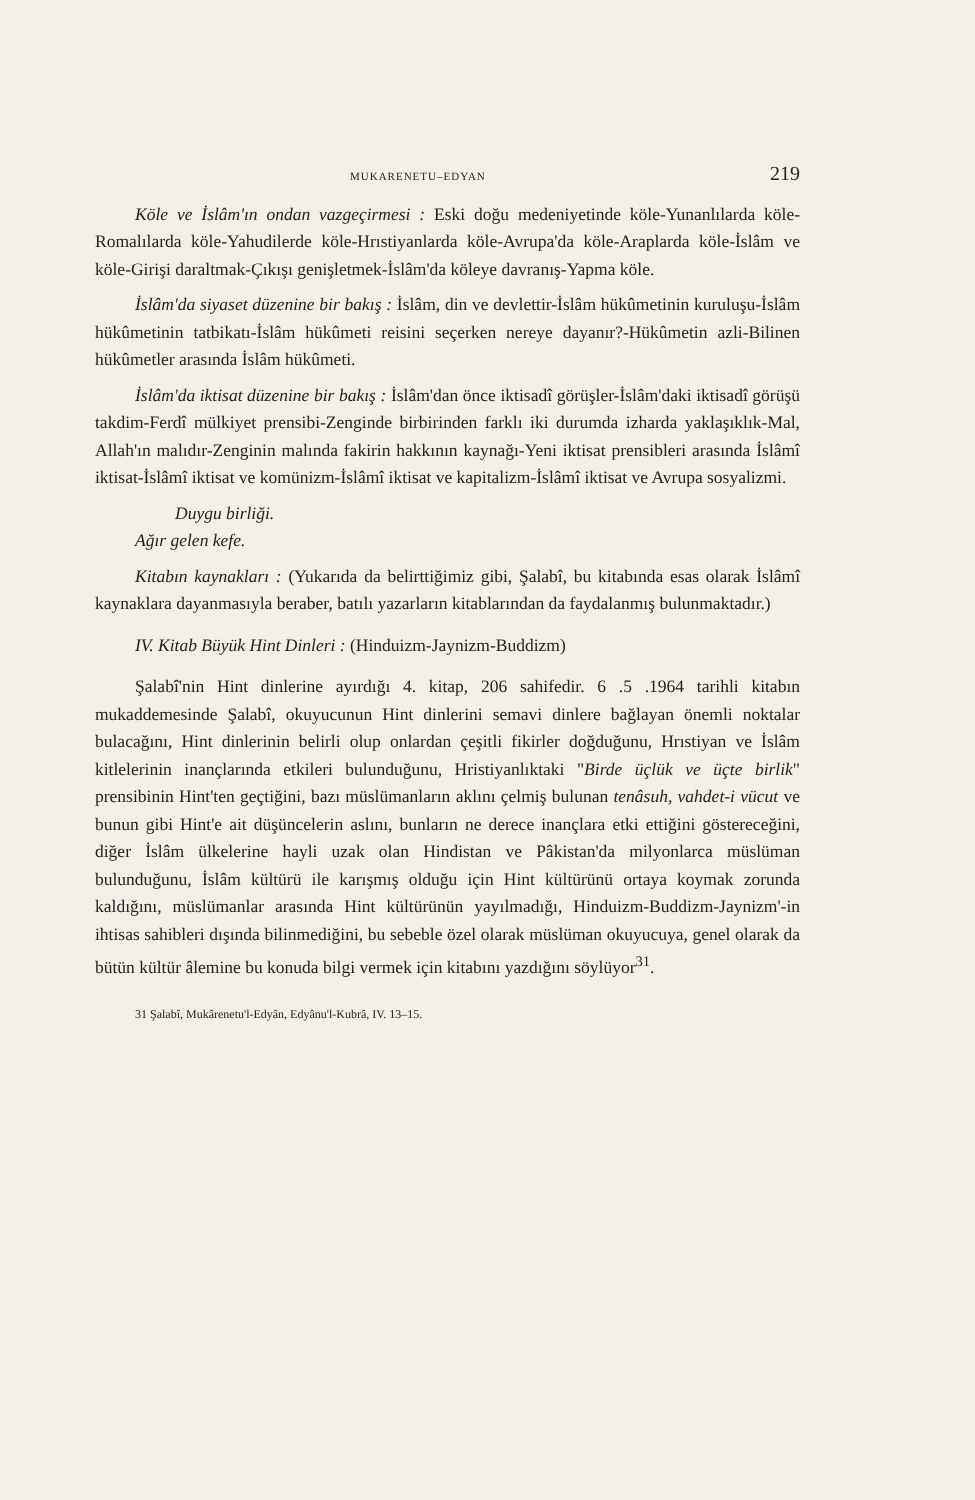MUKARENETU–EDYAN 219
Köle ve İslâm'ın ondan vazgeçirmesi : Eski doğu medeniyetinde köle-Yunanlılarda köle-Romalılarda köle-Yahudilerde köle-Hrıstiyanlarda köle-Avrupa'da köle-Araplarda köle-İslâm ve köle-Girişi daraltmak-Çıkışı genişletmek-İslâm'da köleye davranış-Yapma köle.
İslâm'da siyaset düzenine bir bakış : İslâm, din ve devlettir-İslâm hükûmetinin kuruluşu-İslâm hükûmetinin tatbikatı-İslâm hükûmeti reisini seçerken nereye dayanır?-Hükûmetin azli-Bilinen hükûmetler arasında İslâm hükûmeti.
İslâm'da iktisat düzenine bir bakış : İslâm'dan önce iktisadî görüşler-İslâm'daki iktisadî görüşü takdim-Ferdî mülkiyet prensibi-Zenginde birbirinden farklı iki durumda izharda yaklaşıklık-Mal, Allah'ın malıdır-Zenginin malında fakirin hakkının kaynağı-Yeni iktisat prensibleri arasında İslâmî iktisat-İslâmî iktisat ve komünizm-İslâmî iktisat ve kapitalizm-İslâmî iktisat ve Avrupa sosyalizmi.
Duygu birliği.
Ağır gelen kefe.
Kitabın kaynakları : (Yukarıda da belirttiğimiz gibi, Şalabî, bu kitabında esas olarak İslâmî kaynaklara dayanmasıyla beraber, batılı yazarların kitablarından da faydalanmış bulunmaktadır.)
IV. Kitab Büyük Hint Dinleri : (Hinduizm-Jaynizm-Buddizm)
Şalabî'nin Hint dinlerine ayırdığı 4. kitap, 206 sahifedir. 6 .5 .1964 tarihli kitabın mukaddemesinde Şalabî, okuyucunun Hint dinlerini semavi dinlere bağlayan önemli noktalar bulacağını, Hint dinlerinin belirli olup onlardan çeşitli fikirler doğduğunu, Hrıstiyan ve İslâm kitlelerinin inançlarında etkileri bulunduğunu, Hristiyanlıktaki "Birde üçlük ve üçte birlik" prensibinin Hint'ten geçtiğini, bazı müslümanların aklını çelmiş bulunan tenâsuh, vahdet-i vücut ve bunun gibi Hint'e ait düşüncelerin aslını, bunların ne derece inançlara etki ettiğini göstereceğini, diğer İslâm ülkelerine hayli uzak olan Hindistan ve Pâkistan'da milyonlarca müslüman bulunduğunu, İslâm kültürü ile karışmış olduğu için Hint kültürünü ortaya koymak zorunda kaldığını, müslümanlar arasında Hint kültürünün yayılmadığı, Hinduizm-Buddizm-Jaynizm'-in ihtisas sahibleri dışında bilinmediğini, bu sebeble özel olarak müslüman okuyucuya, genel olarak da bütün kültür âlemine bu konuda bilgi vermek için kitabını yazdığını söylüyor<sup>31</sup>.
31 Şalabî, Mukârenetu'l-Edyân, Edyânu'l-Kubrâ, IV. 13–15.